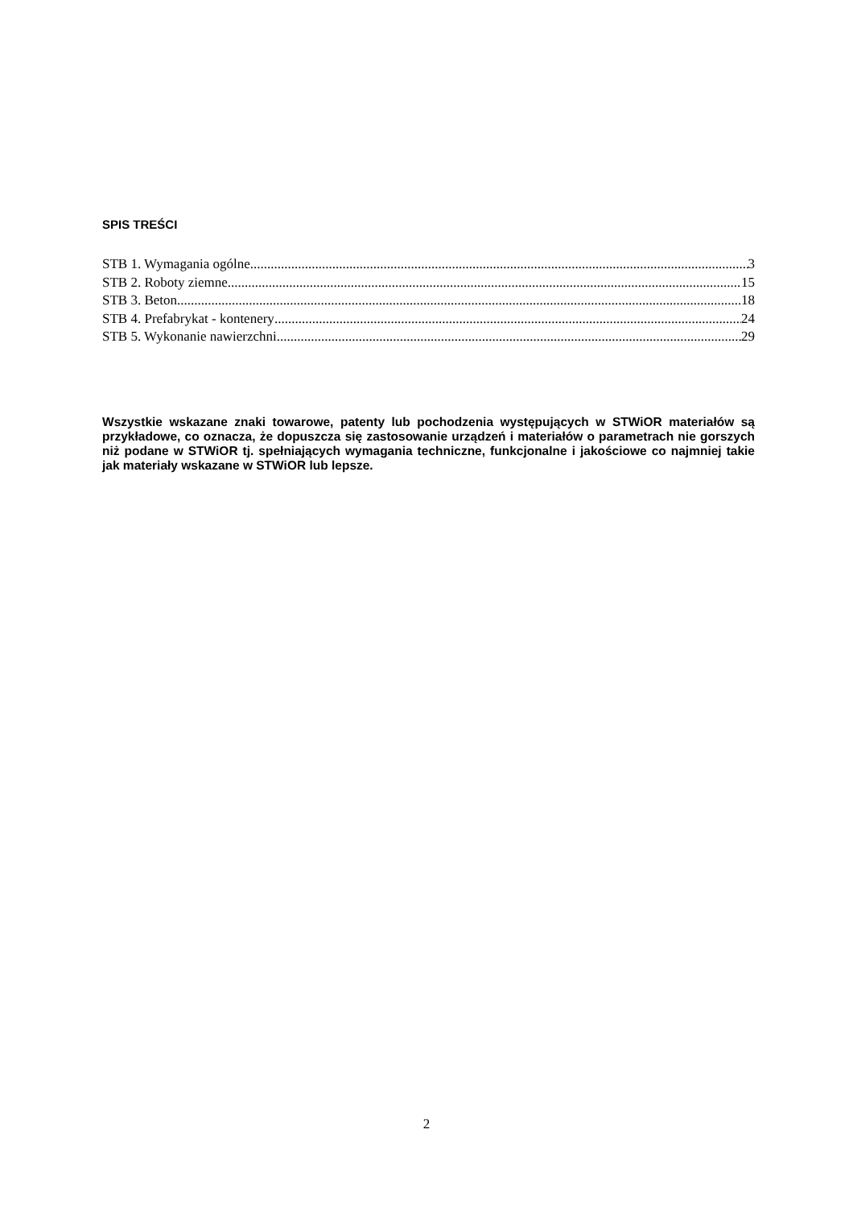SPIS TREŚCI
STB 1. Wymagania ogólne 3
STB 2. Roboty ziemne 15
STB 3. Beton 18
STB 4. Prefabrykat - kontenery 24
STB 5. Wykonanie nawierzchni 29
Wszystkie wskazane znaki towarowe, patenty lub pochodzenia występujących w STWiOR materiałów są przykładowe, co oznacza, że dopuszcza się zastosowanie urządzeń i materiałów o parametrach nie gorszych niż podane w STWiOR tj. spełniających wymagania techniczne, funkcjonalne i jakościowe co najmniej takie jak materiały wskazane w STWiOR lub lepsze.
2